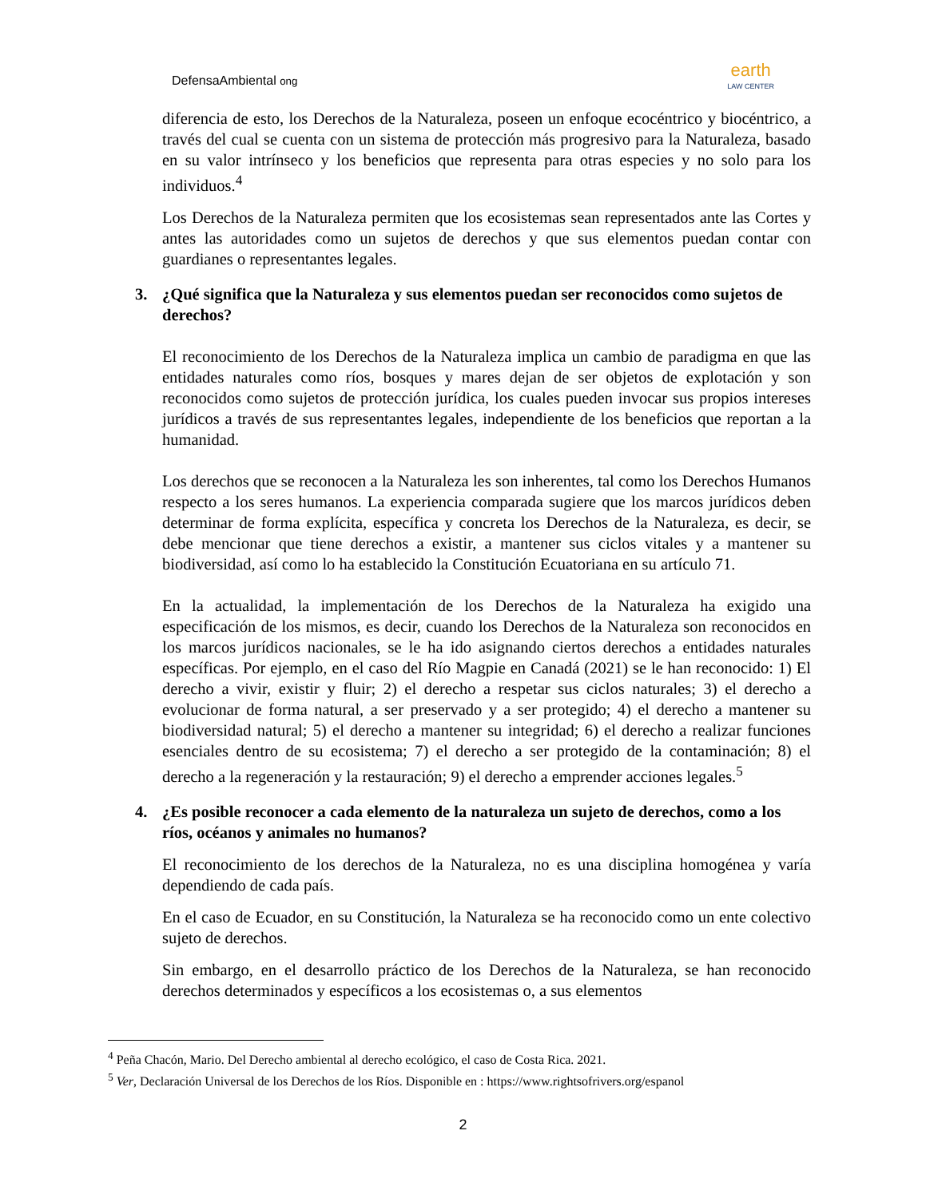DefensaAmbiental ong
earth
LAW CENTER
diferencia de esto, los Derechos de la Naturaleza, poseen un enfoque ecocéntrico y biocéntrico, a través del cual se cuenta con un sistema de protección más progresivo para la Naturaleza, basado en su valor intrínseco y los beneficios que representa para otras especies y no solo para los individuos.<sup>4</sup>
Los Derechos de la Naturaleza permiten que los ecosistemas sean representados ante las Cortes y antes las autoridades como un sujetos de derechos y que sus elementos puedan contar con guardianes o representantes legales.
3. ¿Qué significa que la Naturaleza y sus elementos puedan ser reconocidos como sujetos de derechos?
El reconocimiento de los Derechos de la Naturaleza implica un cambio de paradigma en que las entidades naturales como ríos, bosques y mares dejan de ser objetos de explotación y son reconocidos como sujetos de protección jurídica, los cuales pueden invocar sus propios intereses jurídicos a través de sus representantes legales, independiente de los beneficios que reportan a la humanidad.
Los derechos que se reconocen a la Naturaleza les son inherentes, tal como los Derechos Humanos respecto a los seres humanos. La experiencia comparada sugiere que los marcos jurídicos deben determinar de forma explícita, específica y concreta los Derechos de la Naturaleza, es decir, se debe mencionar que tiene derechos a existir, a mantener sus ciclos vitales y a mantener su biodiversidad, así como lo ha establecido la Constitución Ecuatoriana en su artículo 71.
En la actualidad, la implementación de los Derechos de la Naturaleza ha exigido una especificación de los mismos, es decir, cuando los Derechos de la Naturaleza son reconocidos en los marcos jurídicos nacionales, se le ha ido asignando ciertos derechos a entidades naturales específicas. Por ejemplo, en el caso del Río Magpie en Canadá (2021) se le han reconocido: 1) El derecho a vivir, existir y fluir; 2) el derecho a respetar sus ciclos naturales; 3) el derecho a evolucionar de forma natural, a ser preservado y a ser protegido; 4) el derecho a mantener su biodiversidad natural; 5) el derecho a mantener su integridad; 6) el derecho a realizar funciones esenciales dentro de su ecosistema; 7) el derecho a ser protegido de la contaminación; 8) el derecho a la regeneración y la restauración; 9) el derecho a emprender acciones legales.<sup>5</sup>
4. ¿Es posible reconocer a cada elemento de la naturaleza un sujeto de derechos, como a los ríos, océanos y animales no humanos?
El reconocimiento de los derechos de la Naturaleza, no es una disciplina homogénea y varía dependiendo de cada país.
En el caso de Ecuador, en su Constitución, la Naturaleza se ha reconocido como un ente colectivo sujeto de derechos.
Sin embargo, en el desarrollo práctico de los Derechos de la Naturaleza, se han reconocido derechos determinados y específicos a los ecosistemas o, a sus elementos
<sup>4</sup> Peña Chacón, Mario. Del Derecho ambiental al derecho ecológico, el caso de Costa Rica. 2021.
<sup>5</sup> Ver, Declaración Universal de los Derechos de los Ríos. Disponible en : https://www.rightsofrivers.org/espanol
2